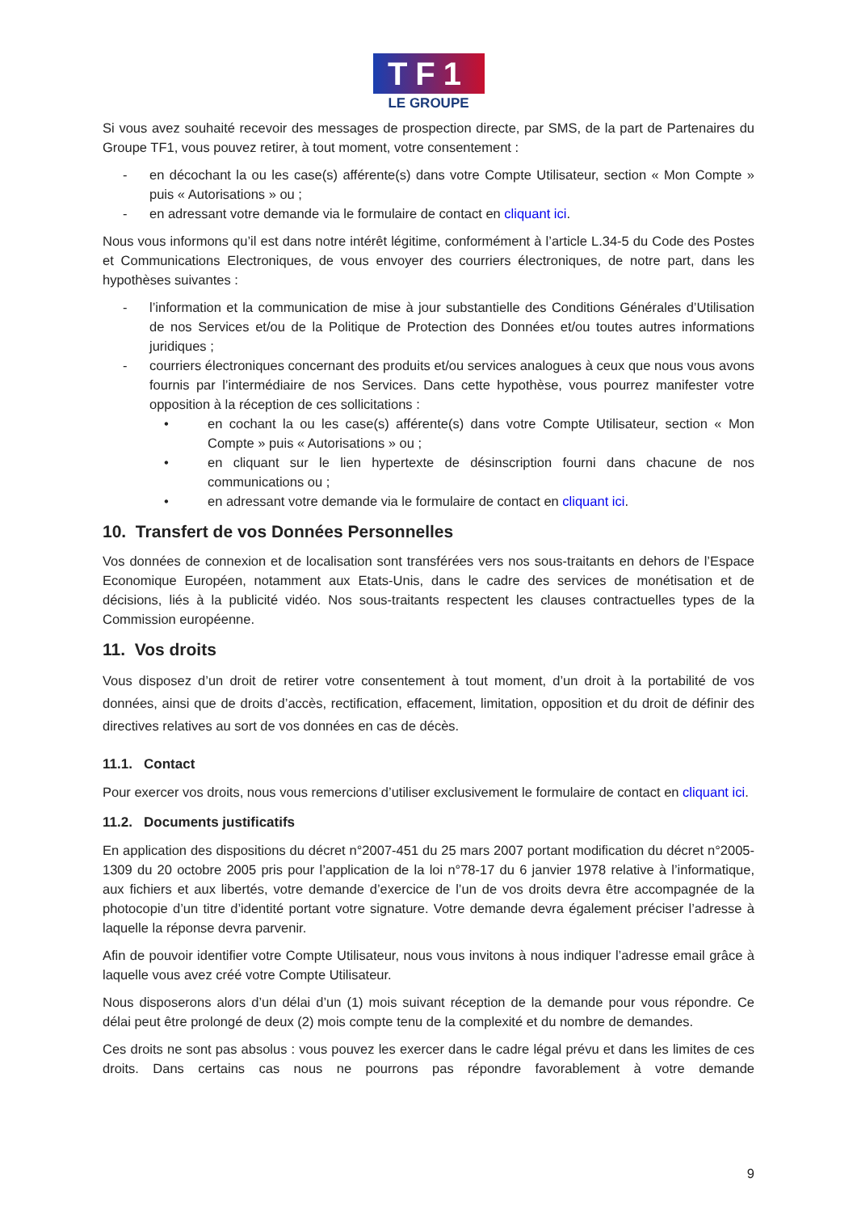TF1
LE GROUPE
Si vous avez souhaité recevoir des messages de prospection directe, par SMS, de la part de Partenaires du Groupe TF1, vous pouvez retirer, à tout moment, votre consentement :
- en décochant la ou les case(s) afférente(s) dans votre Compte Utilisateur, section « Mon Compte » puis « Autorisations » ou ;
- en adressant votre demande via le formulaire de contact en cliquant ici.
Nous vous informons qu’il est dans notre intérêt légitime, conformément à l’article L.34-5 du Code des Postes et Communications Electroniques, de vous envoyer des courriers électroniques, de notre part, dans les hypothèses suivantes :
- l’information et la communication de mise à jour substantielle des Conditions Générales d’Utilisation de nos Services et/ou de la Politique de Protection des Données et/ou toutes autres informations juridiques ;
- courriers électroniques concernant des produits et/ou services analogues à ceux que nous vous avons fournis par l’intermédiaire de nos Services. Dans cette hypothèse, vous pourrez manifester votre opposition à la réception de ces sollicitations :
• en cochant la ou les case(s) afférente(s) dans votre Compte Utilisateur, section « Mon Compte » puis « Autorisations » ou ;
• en cliquant sur le lien hypertexte de désinscription fourni dans chacune de nos communications ou ;
• en adressant votre demande via le formulaire de contact en cliquant ici.
10. Transfert de vos Données Personnelles
Vos données de connexion et de localisation sont transférées vers nos sous-traitants en dehors de l’Espace Economique Européen, notamment aux Etats-Unis, dans le cadre des services de monétisation et de décisions, liés à la publicité vidéo. Nos sous-traitants respectent les clauses contractuelles types de la Commission européenne.
11. Vos droits
Vous disposez d’un droit de retirer votre consentement à tout moment, d’un droit à la portabilité de vos données, ainsi que de droits d’accès, rectification, effacement, limitation, opposition et du droit de définir des directives relatives au sort de vos données en cas de décès.
11.1. Contact
Pour exercer vos droits, nous vous remercions d’utiliser exclusivement le formulaire de contact en cliquant ici.
11.2. Documents justificatifs
En application des dispositions du décret n°2007-451 du 25 mars 2007 portant modification du décret n°2005-1309 du 20 octobre 2005 pris pour l’application de la loi n°78-17 du 6 janvier 1978 relative à l’informatique, aux fichiers et aux libertés, votre demande d’exercice de l’un de vos droits devra être accompagnée de la photocopie d’un titre d’identité portant votre signature. Votre demande devra également préciser l’adresse à laquelle la réponse devra parvenir.
Afin de pouvoir identifier votre Compte Utilisateur, nous vous invitons à nous indiquer l’adresse email grâce à laquelle vous avez créé votre Compte Utilisateur.
Nous disposerons alors d’un délai d’un (1) mois suivant réception de la demande pour vous répondre. Ce délai peut être prolongé de deux (2) mois compte tenu de la complexité et du nombre de demandes.
Ces droits ne sont pas absolus : vous pouvez les exercer dans le cadre légal prévu et dans les limites de ces droits. Dans certains cas nous ne pourrons pas répondre favorablement à votre demande
9